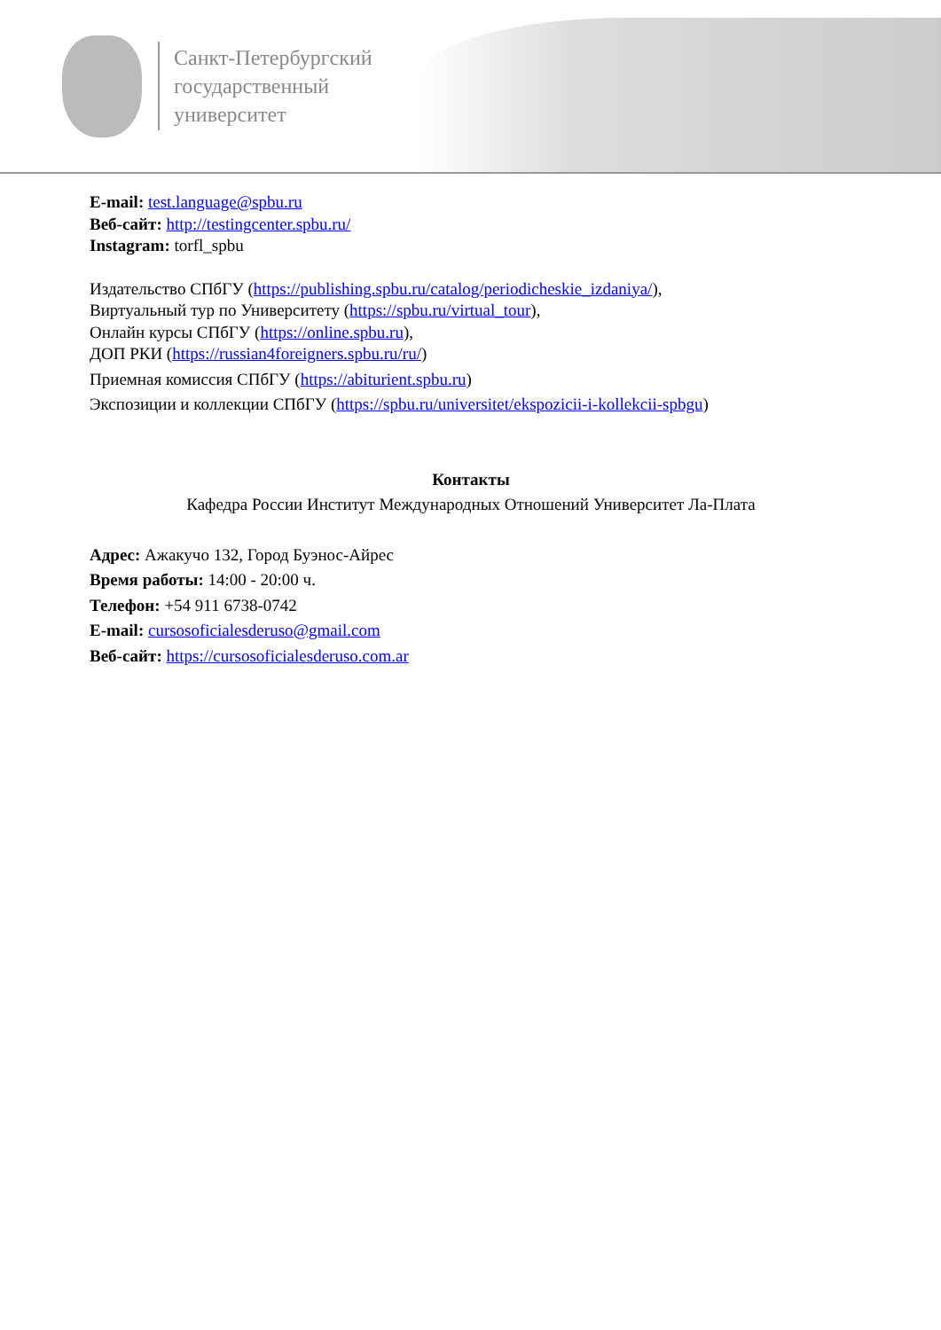Санкт-Петербургский
государственный
университет
E-mail: test.language@spbu.ru
Веб-сайт: http://testingcenter.spbu.ru/
Instagram: torfl_spbu
Издательство СПбГУ (https://publishing.spbu.ru/catalog/periodicheskie_izdaniya/),
Виртуальный тур по Университету (https://spbu.ru/virtual_tour),
Онлайн курсы СПбГУ (https://online.spbu.ru),
ДОП РКИ (https://russian4foreigners.spbu.ru/ru/)
Приемная комиссия СПбГУ (https://abiturient.spbu.ru)
Экспозиции и коллекции СПбГУ (https://spbu.ru/universitet/ekspozicii-i-kollekcii-spbgu)
Контакты
Кафедра России Институт Международных Отношений Университет Ла-Плата
Адрес: Ажакучо 132, Город Буэнос-Айрес
Время работы: 14:00 - 20:00 ч.
Телефон: +54 911 6738-0742
E-mail: cursosoficialesderuso@gmail.com
Веб-сайт: https://cursosoficialesderuso.com.ar